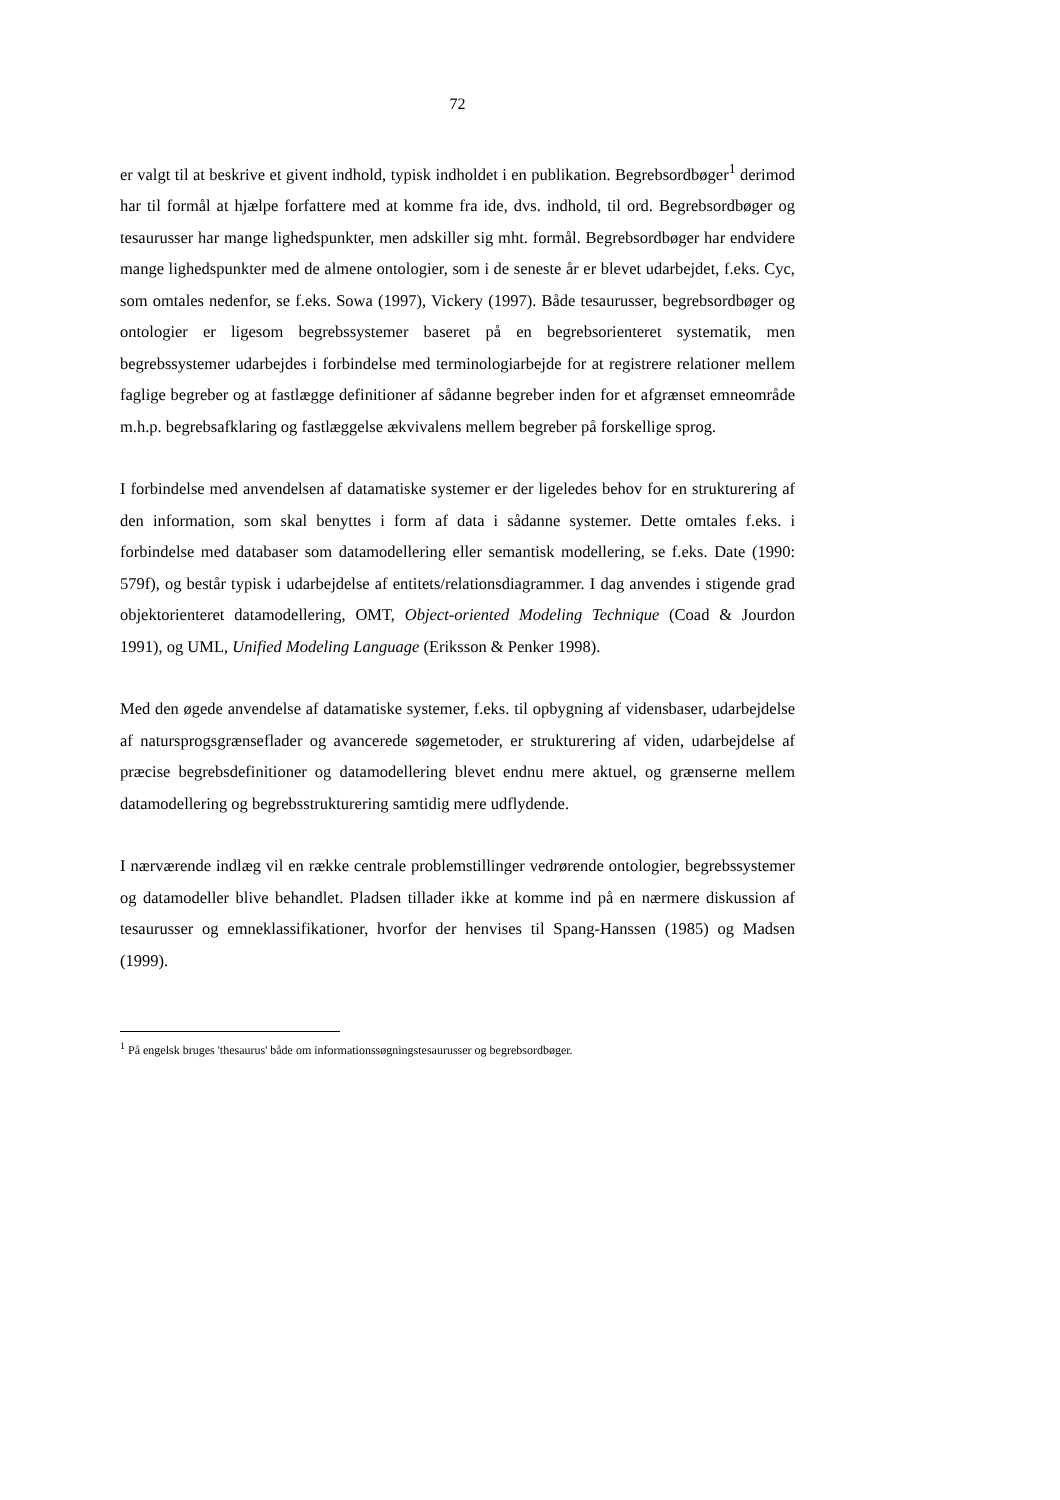72
er valgt til at beskrive et givent indhold, typisk indholdet i en publikation. Begrebs­ordbøger<sup>1</sup> derimod har til formål at hjælpe forfattere med at komme fra ide, dvs. indhold, til ord. Begrebsordbøger og tesaurusser har mange lighedspunkter, men adskiller sig mht. for­mål. Begrebsordbøger har endvidere mange lighedspunkter med de almene ontologier, som i de seneste år er blevet udarbejdet, f.eks. Cyc, som omtales nedenfor, se f.eks. Sowa (1997), Vickery (1997). Både tesaurusser, begrebsordbøger og ontologier er ligesom be­grebssystemer baseret på en begrebsorienteret systematik, men begrebssystemer udarbejdes i forbindelse med terminologiarbejde for at registrere relationer mellem faglige begreber og at fastlægge definitioner af sådanne begreber inden for et afgrænset emneområde m.h.p. begrebsafklaring og fastlæggelse ækvivalens mellem begreber på forskellige sprog.
I forbindelse med anvendelsen af datamatiske systemer er der ligeledes behov for en struk­turering af den information, som skal benyttes i form af data i sådanne systemer. Dette omtales f.eks. i forbindelse med databaser som datamodellering eller semantisk model­lering, se f.eks. Date (1990: 579f), og består typisk i udarbejdelse af entitets/relations­diagrammer. I dag anvendes i stigende grad objektorienteret datamodellering, OMT, Object-oriented Modeling Technique (Coad & Jourdon 1991), og UML, Unified Modeling Language (Eriksson & Penker 1998).
Med den øgede anvendelse af datamatiske systemer, f.eks. til opbygning af vidensbaser, udarbejdelse af natursprogsgrænseflader og avancerede søgemetoder, er strukturering af viden, udarbejdelse af præcise begrebsdefinitioner og datamodellering blevet endnu mere aktuel, og grænserne mellem datamodellering og begrebsstrukturering samtidig mere udflydende.
I nærværende indlæg vil en række centrale problemstillinger vedrørende ontologier, be­grebssystemer og datamodeller blive behandlet. Pladsen tillader ikke at komme ind på en nærmere diskussion af tesaurusser og emneklassifikationer, hvorfor der henvises til Spang-Hanssen (1985) og Madsen (1999).
<sup>1</sup> På engelsk bruges 'thesaurus' både om informationssøgningstesaurusser og begrebsordbøger.